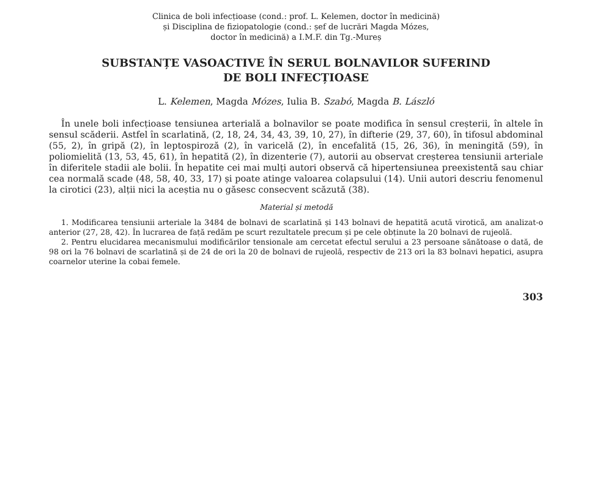Clinica de boli infecțioase (cond.: prof. L. Kelemen, doctor în medicină)
și Disciplina de fiziopatologie (cond.: șef de lucrări Magda Mózes,
doctor în medicină) a I.M.F. din Tg.-Mureș
SUBSTANȚE VASOACTIVE ÎN SERUL BOLNAVILOR SUFERIND
DE BOLI INFECȚIOASE
L. Kelemen, Magda Mózes, Iulia B. Szabó, Magda B. László
În unele boli infecțioase tensiunea arterială a bolnavilor se poate modifica în sensul creșterii, în altele în sensul scăderii. Astfel în scarlatină, (2, 18, 24, 34, 43, 39, 10, 27), în difterie (29, 37, 60), în tifosul abdominal (55, 2), în gripă (2), în leptospiroză (2), în varicelă (2), în encefalită (15, 26, 36), în meningită (59), în poliomielită (13, 53, 45, 61), în hepatită (2), în dizenterie (7), autorii au observat creșterea tensiunii arteriale în diferitele stadii ale bolii. În hepatite cei mai mulți autori observă că hipertensiunea preexistentă sau chiar cea normală scade (48, 58, 40, 33, 17) și poate atinge valoarea colapsului (14). Unii autori descriu fenomenul la cirotici (23), alții nici la aceștia nu o găsesc consecvent scăzută (38).
Material și metodă
1. Modificarea tensiunii arteriale la 3484 de bolnavi de scarlatină și 143 bolnavi de hepatită acută virotică, am analizat-o anterior (27, 28, 42). În lucrarea de față redăm pe scurt rezultatele precum și pe cele obținute la 20 bolnavi de rujeolă.
2. Pentru elucidarea mecanismului modificărilor tensionale am cercetat efectul serului a 23 persoane sănătoase o dată, de 98 ori la 76 bolnavi de scarlatină și de 24 de ori la 20 de bolnavi de rujeolă, respectiv de 213 ori la 83 bolnavi hepatici, asupra coarnelor uterine la cobai femele.
303